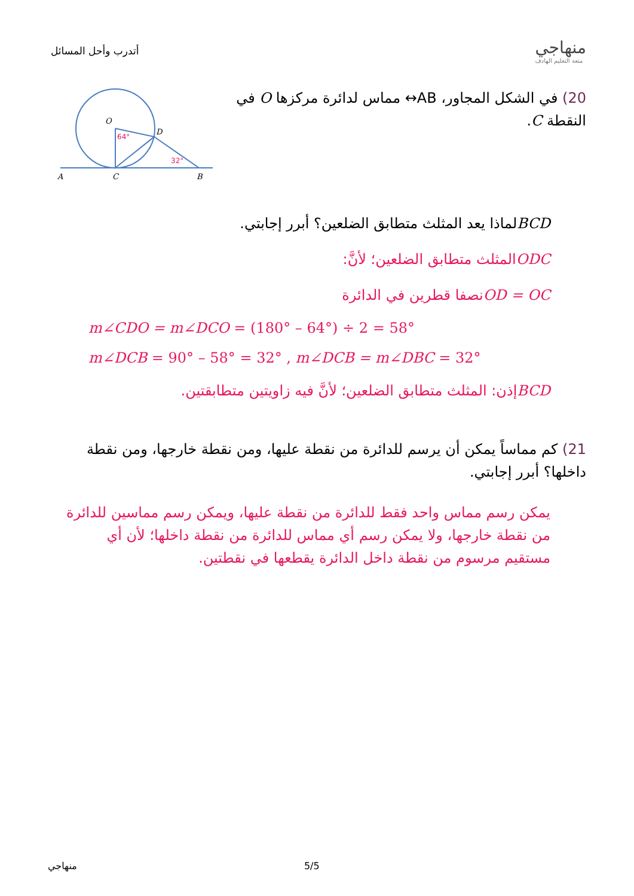أتدرب وأحل المسائل
منهاجي
متعة التعليم الهادف
20) في الشكل المجاور، AB↔ مماس لدائرة مركزها O في النقطة C.
O
D
A
C
B
64°
32°
BCDلماذا يعد المثلث متطابق الضلعين؟ أبرر إجابتي.
ODCالمثلث متطابق الضلعين؛ لأنَّ:
OD = OCنصفا قطرين في الدائرة
m∠CDO = m∠DCO = (180° – 64°) ÷ 2 = 58°
m∠DCB = 90° – 58° = 32° , m∠DCB = m∠DBC = 32°
BCDإذن: المثلث متطابق الضلعين؛ لأنَّ فيه زاويتين متطابقتين.
21) كم مماساً يمكن أن يرسم للدائرة من نقطة عليها، ومن نقطة خارجها، ومن نقطة داخلها؟ أبرر إجابتي.
يمكن رسم مماس واحد فقط للدائرة من نقطة عليها، ويمكن رسم مماسين للدائرة من نقطة خارجها، ولا يمكن رسم أي مماس للدائرة من نقطة داخلها؛ لأن أي مستقيم مرسوم من نقطة داخل الدائرة يقطعها في نقطتين.
منهاجي 5/5